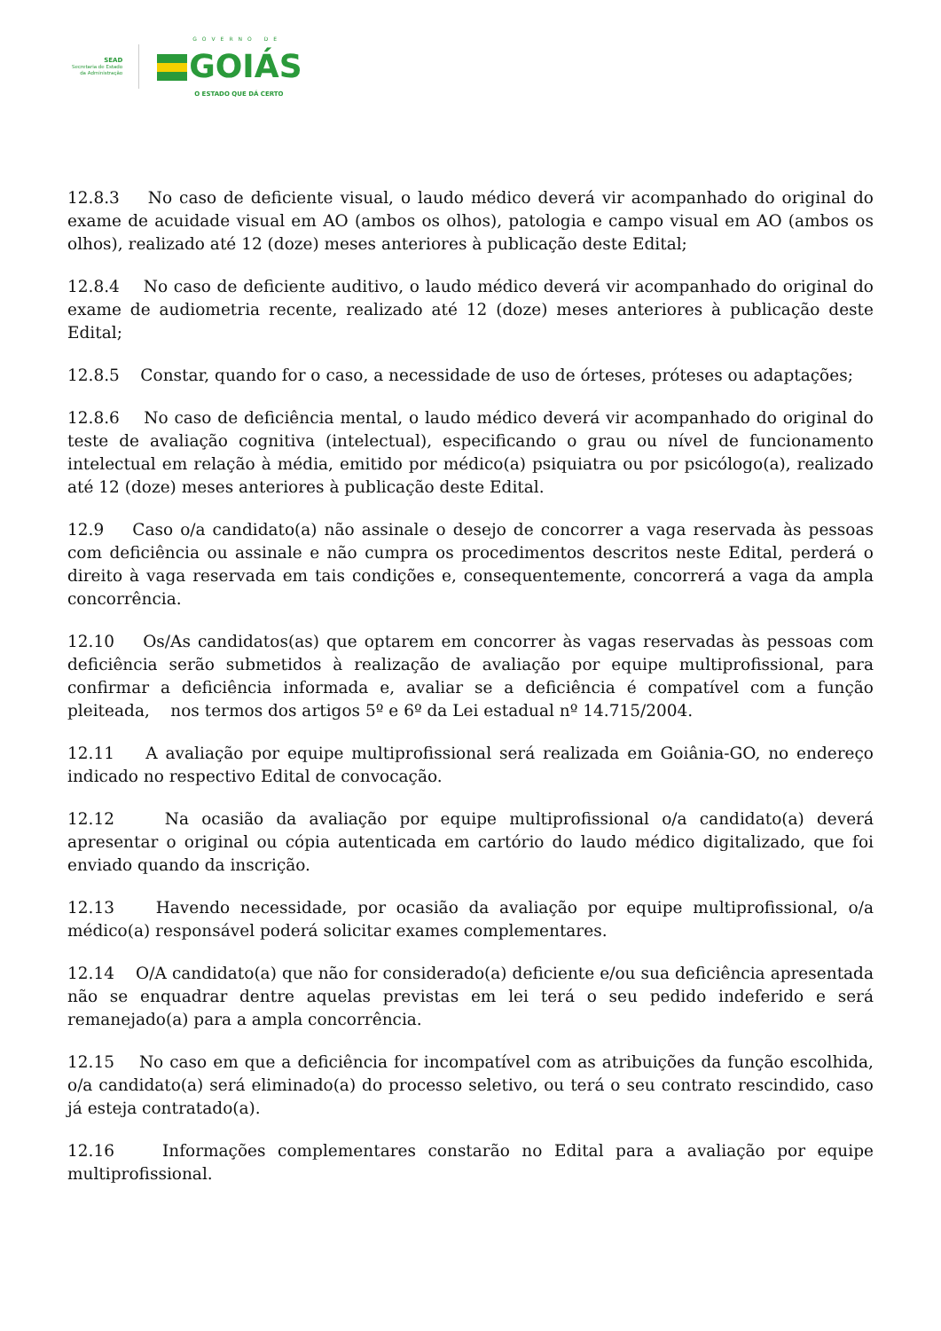SEAD
Secretaria de Estado
da Administração
GOVERNO DE
GOIÁS
O ESTADO QUE DÁ CERTO
12.8.3 No caso de deficiente visual, o laudo médico deverá vir acompanhado do original do exame de acuidade visual em AO (ambos os olhos), patologia e campo visual em AO (ambos os olhos), realizado até 12 (doze) meses anteriores à publicação deste Edital;
12.8.4 No caso de deficiente auditivo, o laudo médico deverá vir acompanhado do original do exame de audiometria recente, realizado até 12 (doze) meses anteriores à publicação deste Edital;
12.8.5 Constar, quando for o caso, a necessidade de uso de órteses, próteses ou adaptações;
12.8.6 No caso de deficiência mental, o laudo médico deverá vir acompanhado do original do teste de avaliação cognitiva (intelectual), especificando o grau ou nível de funcionamento intelectual em relação à média, emitido por médico(a) psiquiatra ou por psicólogo(a), realizado até 12 (doze) meses anteriores à publicação deste Edital.
12.9 Caso o/a candidato(a) não assinale o desejo de concorrer a vaga reservada às pessoas com deficiência ou assinale e não cumpra os procedimentos descritos neste Edital, perderá o direito à vaga reservada em tais condições e, consequentemente, concorrerá a vaga da ampla concorrência.
12.10 Os/As candidatos(as) que optarem em concorrer às vagas reservadas às pessoas com deficiência serão submetidos à realização de avaliação por equipe multiprofissional, para confirmar a deficiência informada e, avaliar se a deficiência é compatível com a função pleiteada, nos termos dos artigos 5º e 6º da Lei estadual nº 14.715/2004.
12.11 A avaliação por equipe multiprofissional será realizada em Goiânia-GO, no endereço indicado no respectivo Edital de convocação.
12.12 Na ocasião da avaliação por equipe multiprofissional o/a candidato(a) deverá apresentar o original ou cópia autenticada em cartório do laudo médico digitalizado, que foi enviado quando da inscrição.
12.13 Havendo necessidade, por ocasião da avaliação por equipe multiprofissional, o/a médico(a) responsável poderá solicitar exames complementares.
12.14 O/A candidato(a) que não for considerado(a) deficiente e/ou sua deficiência apresentada não se enquadrar dentre aquelas previstas em lei terá o seu pedido indeferido e será remanejado(a) para a ampla concorrência.
12.15 No caso em que a deficiência for incompatível com as atribuições da função escolhida, o/a candidato(a) será eliminado(a) do processo seletivo, ou terá o seu contrato rescindido, caso já esteja contratado(a).
12.16 Informações complementares constarão no Edital para a avaliação por equipe multiprofissional.